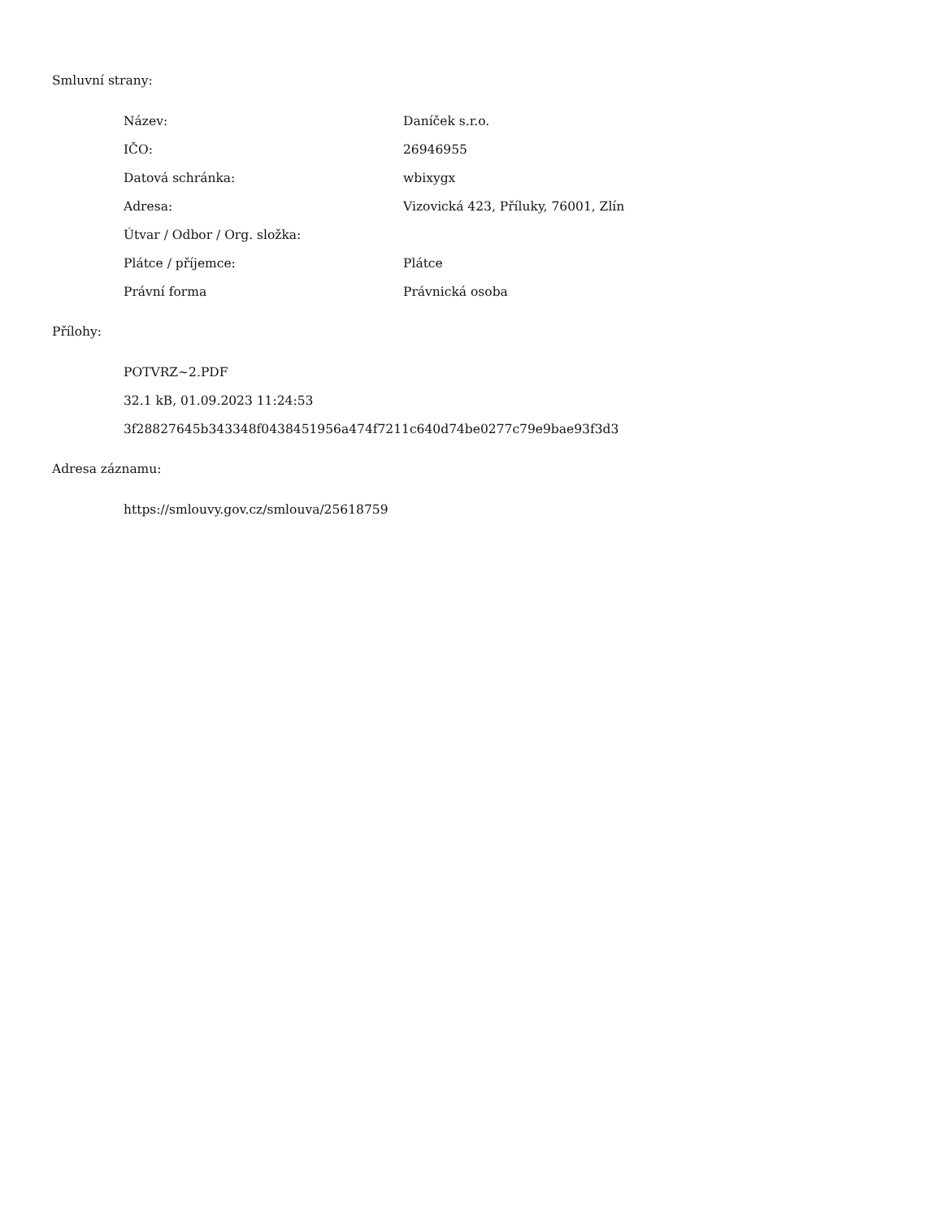Smluvní strany:
| Název: | Daníček s.r.o. |
| IČO: | 26946955 |
| Datová schránka: | wbixygx |
| Adresa: | Vizovická 423, Příluky, 76001, Zlín |
| Útvar / Odbor / Org. složka: | |
| Plátce / příjemce: | Plátce |
| Právní forma | Právnická osoba |
Přílohy:
POTVRZ~2.PDF
32.1 kB, 01.09.2023 11:24:53
3f28827645b343348f0438451956a474f7211c640d74be0277c79e9bae93f3d3
Adresa záznamu:
https://smlouvy.gov.cz/smlouva/25618759